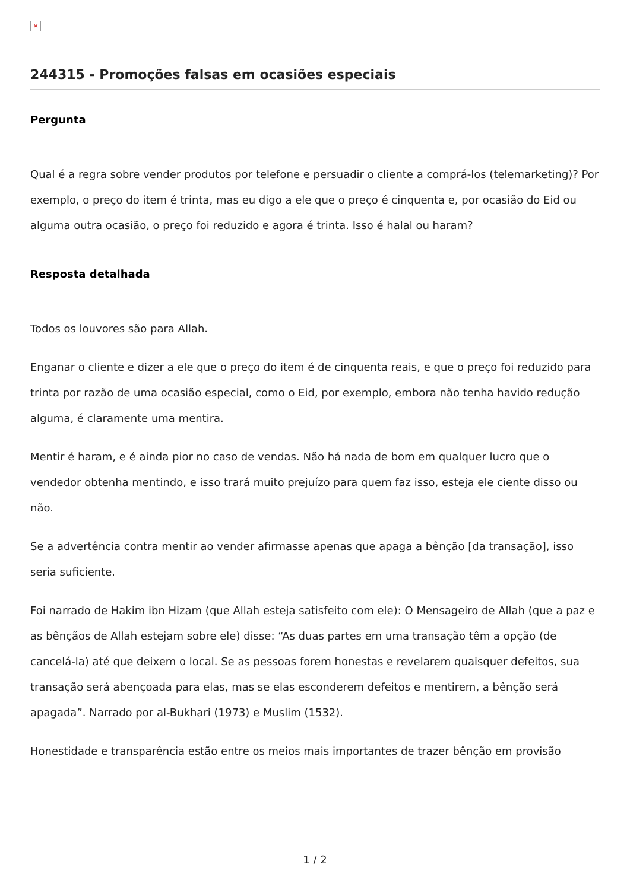×
244315 - Promoções falsas em ocasiões especiais
Pergunta
Qual é a regra sobre vender produtos por telefone e persuadir o cliente a comprá-los (telemarketing)? Por exemplo, o preço do item é trinta, mas eu digo a ele que o preço é cinquenta e, por ocasião do Eid ou alguma outra ocasião, o preço foi reduzido e agora é trinta. Isso é halal ou haram?
Resposta detalhada
Todos os louvores são para Allah.
Enganar o cliente e dizer a ele que o preço do item é de cinquenta reais, e que o preço foi reduzido para trinta por razão de uma ocasião especial, como o Eid, por exemplo, embora não tenha havido redução alguma, é claramente uma mentira.
Mentir é haram, e é ainda pior no caso de vendas. Não há nada de bom em qualquer lucro que o vendedor obtenha mentindo, e isso trará muito prejuízo para quem faz isso, esteja ele ciente disso ou não.
Se a advertência contra mentir ao vender afirmasse apenas que apaga a bênção [da transação], isso seria suficiente.
Foi narrado de Hakim ibn Hizam (que Allah esteja satisfeito com ele): O Mensageiro de Allah (que a paz e as bênçãos de Allah estejam sobre ele) disse: “As duas partes em uma transação têm a opção (de cancelá-la) até que deixem o local. Se as pessoas forem honestas e revelarem quaisquer defeitos, sua transação será abençoada para elas, mas se elas esconderem defeitos e mentirem, a bênção será apagada”. Narrado por al-Bukhari (1973) e Muslim (1532).
Honestidade e transparência estão entre os meios mais importantes de trazer bênção em provisão
1 / 2